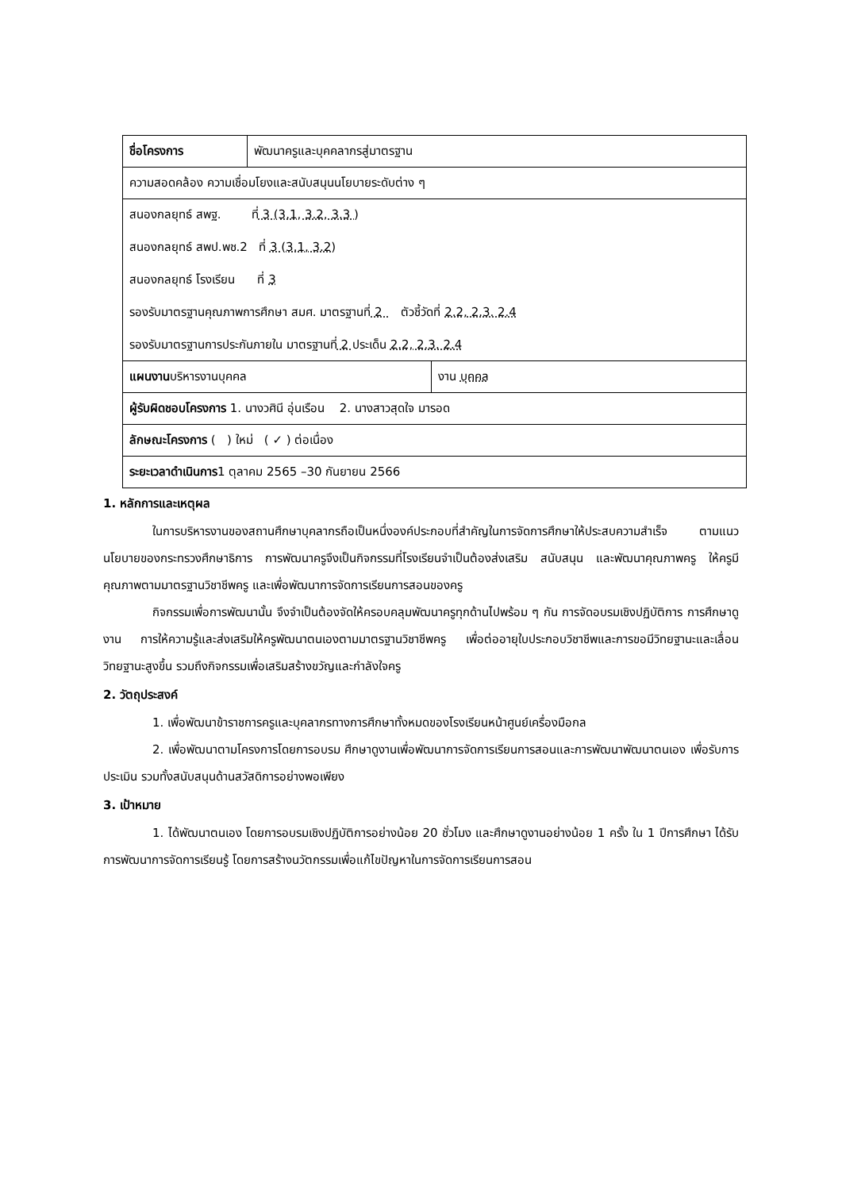| ชื่อโครงการ | พัฒนาครูและบุคคลากรสู่มาตรฐาน | |
| ความสอดคล้อง ความเชื่อมโยงและสนับสนุนนโยบายระดับต่าง ๆ | | |
| สนองกลยุทธ์ สพฐ. ที่ 3 (3.1, 3.2, 3.3 ) สนองกลยุทธ์ สพป.พช.2 ที่ 3 (3.1, 3.2) สนองกลยุทธ์ โรงเรียน ที่ 3 รองรับมาตรฐานคุณภาพการศึกษา สมศ. มาตรฐานที่ 2 ตัวชี้วัดที่ 2.2, 2.3. 2.4 รองรับมาตรฐานการประกันภายใน มาตรฐานที่ 2 ประเด็น 2.2, 2.3. 2.4 | | |
| แผนงาน บริหารงานบุคคล | | งาน บุคคล |
| ผู้รับผิดชอบโครงการ 1. นางวศินี อุ่นเรือน 2. นางสาวสุดใจ มารอด | | |
| ลักษณะโครงการ ( ) ใหม่ ( ✓ ) ต่อเนื่อง | | |
| ระยะเวลาดำเนินการ 1 ตุลาคม 2565 –30 กันยายน 2566 | | |
1. หลักการและเหตุผล
ในการบริหารงานของสถานศึกษาบุคลากรถือเป็นหนึ่งองค์ประกอบที่สำคัญในการจัดการศึกษาให้ประสบความสำเร็จ ตามแนวนโยบายของกระทรวงศึกษาธิการ การพัฒนาครูจึงเป็นกิจกรรมที่โรงเรียนจำเป็นต้องส่งเสริม สนับสนุน และพัฒนาคุณภาพครู ให้ครูมีคุณภาพตามมาตรฐานวิชาชีพครู และเพื่อพัฒนาการจัดการเรียนการสอนของครู
กิจกรรมเพื่อการพัฒนานั้น จึงจำเป็นต้องจัดให้ครอบคลุมพัฒนาครูทุกด้านไปพร้อม ๆ กัน การจัดอบรมเชิงปฏิบัติการ การศึกษาดูงาน การให้ความรู้และส่งเสริมให้ครูพัฒนาตนเองตามมาตรฐานวิชาชีพครู เพื่อต่ออายุใบประกอบวิชาชีพและการขอมีวิทยฐานะและเลื่อนวิทยฐานะสูงขึ้น รวมถึงกิจกรรมเพื่อเสริมสร้างขวัญและกำลังใจครู
2. วัตถุประสงค์
1. เพื่อพัฒนาข้าราชการครูและบุคลากรทางการศึกษาทั้งหมดของโรงเรียนหน้าศูนย์เครื่องมือกล
2. เพื่อพัฒนาตามโครงการโดยการอบรม ศึกษาดูงานเพื่อพัฒนาการจัดการเรียนการสอนและการพัฒนาพัฒนาตนเอง เพื่อรับการประเมิน รวมทั้งสนับสนุนด้านสวัสดิการอย่างพอเพียง
3. เป้าหมาย
1. ได้พัฒนาตนเอง โดยการอบรมเชิงปฏิบัติการอย่างน้อย 20 ชั่วโมง และศึกษาดูงานอย่างน้อย 1 ครั้ง ใน 1 ปีการศึกษา ได้รับการพัฒนาการจัดการเรียนรู้ โดยการสร้างนวัตกรรมเพื่อแก้ไขปัญหาในการจัดการเรียนการสอน